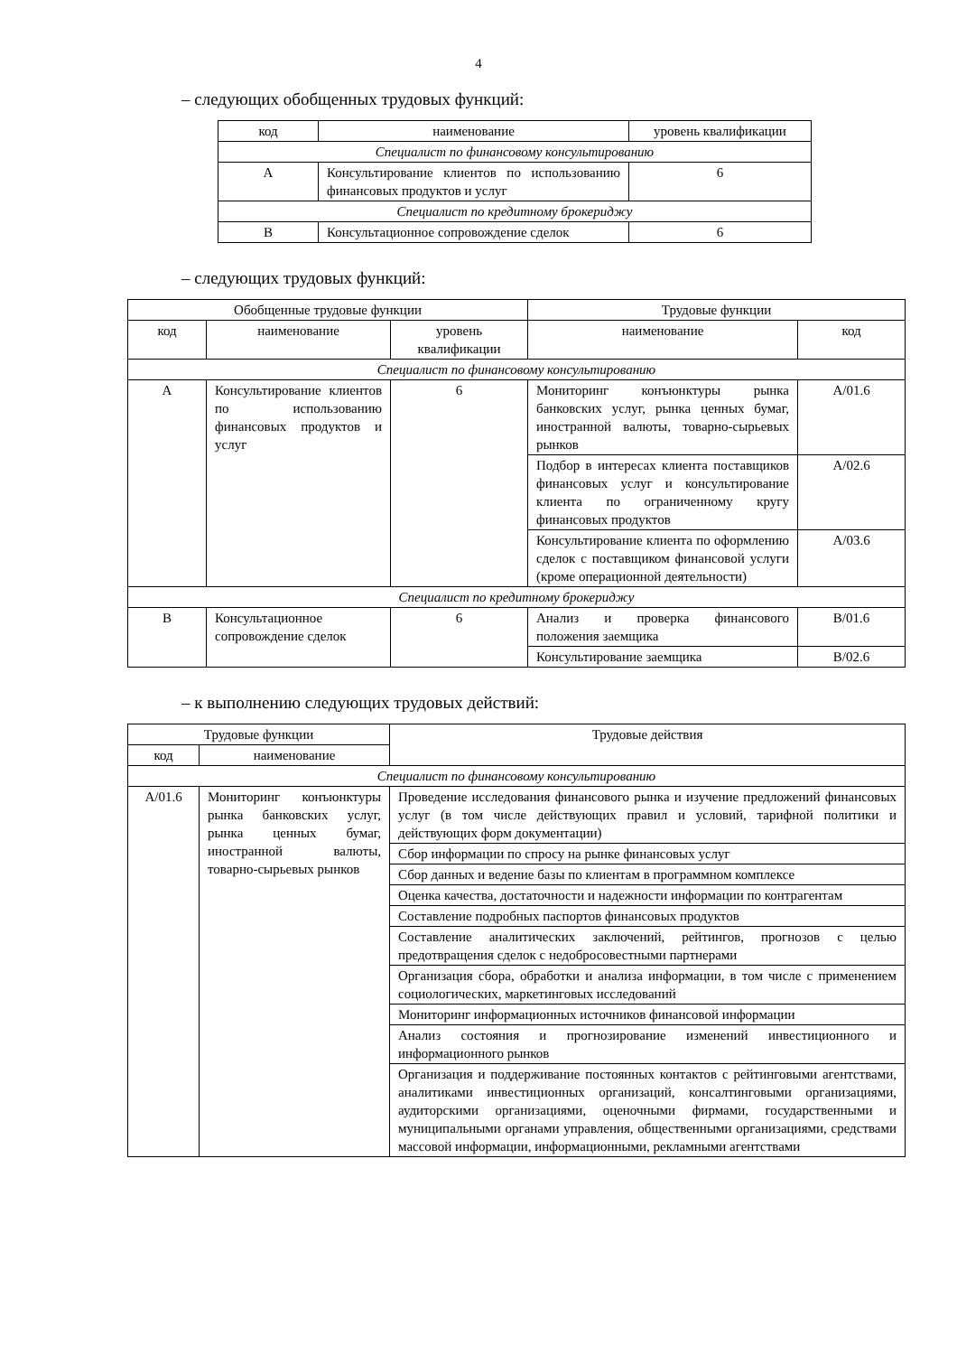4
– следующих обобщенных трудовых функций:
| код | наименование | уровень квалификации |
| --- | --- | --- |
| Специалист по финансовому консультированию | | |
| A | Консультирование клиентов по использованию финансовых продуктов и услуг | 6 |
| Специалист по кредитному брокериджу | | |
| B | Консультационное сопровождение сделок | 6 |
– следующих трудовых функций:
| Обобщенные трудовые функции | | | Трудовые функции | |
| --- | --- | --- | --- | --- |
| код | наименование | уровень квалификации | наименование | код |
| Специалист по финансовому консультированию | | | | |
| A | Консультирование клиентов по использованию финансовых продуктов и услуг | 6 | Мониторинг конъюнктуры рынка банковских услуг, рынка ценных бумаг, иностранной валюты, товарно-сырьевых рынков | A/01.6 |
| | | | Подбор в интересах клиента поставщиков финансовых услуг и консультирование клиента по ограниченному кругу финансовых продуктов | A/02.6 |
| | | | Консультирование клиента по оформлению сделок с поставщиком финансовой услуги (кроме операционной деятельности) | A/03.6 |
| Специалист по кредитному брокериджу | | | | |
| B | Консультационное сопровождение сделок | 6 | Анализ и проверка финансового положения заемщика | B/01.6 |
| | | | Консультирование заемщика | B/02.6 |
– к выполнению следующих трудовых действий:
| Трудовые функции | | Трудовые действия |
| --- | --- | --- |
| код | наименование | |
| Специалист по финансовому консультированию | | |
| A/01.6 | Мониторинг конъюнктуры рынка банковских услуг, рынка ценных бумаг, иностранной валюты, товарно-сырьевых рынков | Проведение исследования финансового рынка и изучение предложений финансовых услуг (в том числе действующих правил и условий, тарифной политики и действующих форм документации) |
| | | Сбор информации по спросу на рынке финансовых услуг |
| | | Сбор данных и ведение базы по клиентам в программном комплексе |
| | | Оценка качества, достаточности и надежности информации по контрагентам |
| | | Составление подробных паспортов финансовых продуктов |
| | | Составление аналитических заключений, рейтингов, прогнозов с целью предотвращения сделок с недобросовестными партнерами |
| | | Организация сбора, обработки и анализа информации, в том числе с применением социологических, маркетинговых исследований |
| | | Мониторинг информационных источников финансовой информации |
| | | Анализ состояния и прогнозирование изменений инвестиционного и информационного рынков |
| | | Организация и поддерживание постоянных контактов с рейтинговыми агентствами, аналитиками инвестиционных организаций, консалтинговыми организациями, аудиторскими организациями, оценочными фирмами, государственными и муниципальными органами управления, общественными организациями, средствами массовой информации, информационными, рекламными агентствами |